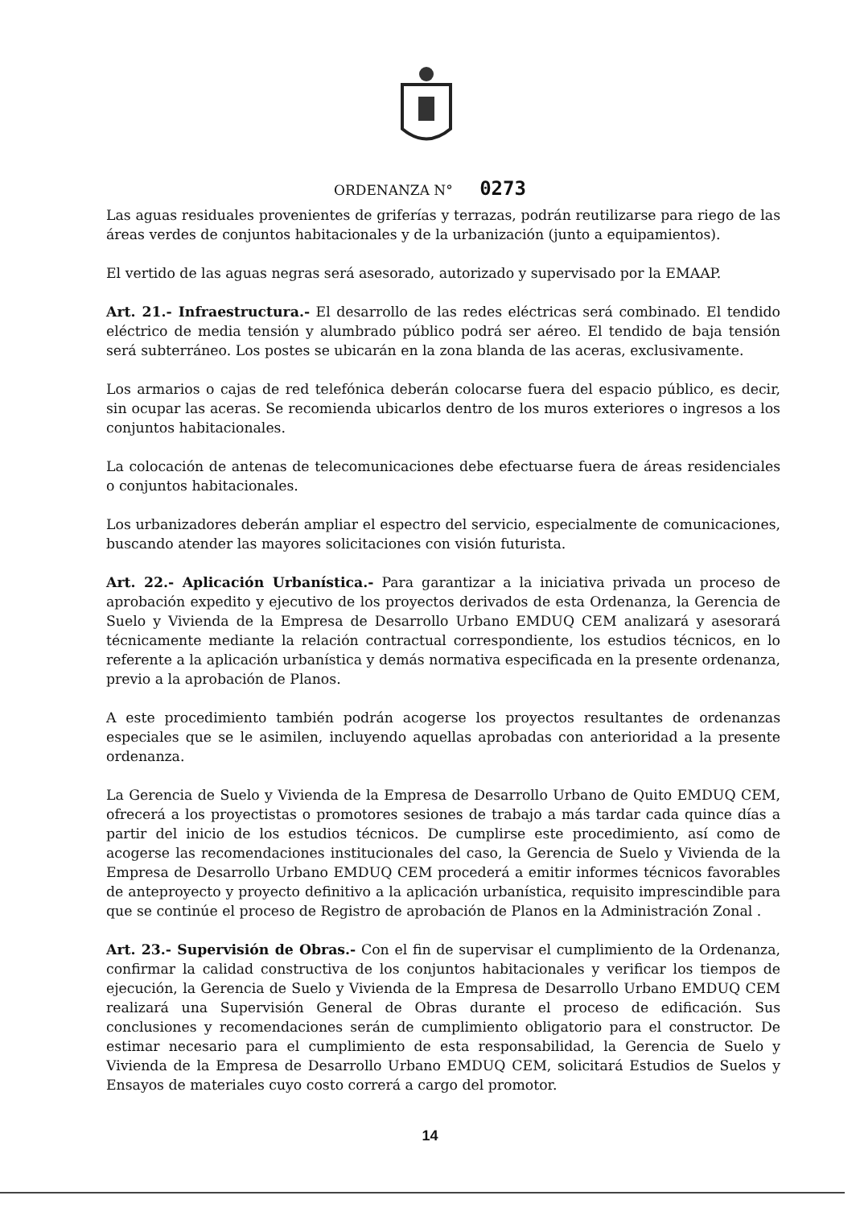ORDENANZA N° 0273
Las aguas residuales provenientes de griferías y terrazas, podrán reutilizarse para riego de las áreas verdes de conjuntos habitacionales y de la urbanización (junto a equipamientos).
El vertido de las aguas negras será asesorado, autorizado y supervisado por la EMAAP.
Art. 21.- Infraestructura.- El desarrollo de las redes eléctricas será combinado. El tendido eléctrico de media tensión y alumbrado público podrá ser aéreo. El tendido de baja tensión será subterráneo. Los postes se ubicarán en la zona blanda de las aceras, exclusivamente.
Los armarios o cajas de red telefónica deberán colocarse fuera del espacio público, es decir, sin ocupar las aceras. Se recomienda ubicarlos dentro de los muros exteriores o ingresos a los conjuntos habitacionales.
La colocación de antenas de telecomunicaciones debe efectuarse fuera de áreas residenciales o conjuntos habitacionales.
Los urbanizadores deberán ampliar el espectro del servicio, especialmente de comunicaciones, buscando atender las mayores solicitaciones con visión futurista.
Art. 22.- Aplicación Urbanística.- Para garantizar a la iniciativa privada un proceso de aprobación expedito y ejecutivo de los proyectos derivados de esta Ordenanza, la Gerencia de Suelo y Vivienda de la Empresa de Desarrollo Urbano EMDUQ CEM analizará y asesorará técnicamente mediante la relación contractual correspondiente, los estudios técnicos, en lo referente a la aplicación urbanística y demás normativa especificada en la presente ordenanza, previo a la aprobación de Planos.
A este procedimiento también podrán acogerse los proyectos resultantes de ordenanzas especiales que se le asimilen, incluyendo aquellas aprobadas con anterioridad a la presente ordenanza.
La Gerencia de Suelo y Vivienda de la Empresa de Desarrollo Urbano de Quito EMDUQ CEM, ofrecerá a los proyectistas o promotores sesiones de trabajo a más tardar cada quince días a partir del inicio de los estudios técnicos. De cumplirse este procedimiento, así como de acogerse las recomendaciones institucionales del caso, la Gerencia de Suelo y Vivienda de la Empresa de Desarrollo Urbano EMDUQ CEM procederá a emitir informes técnicos favorables de anteproyecto y proyecto definitivo a la aplicación urbanística, requisito imprescindible para que se continúe el proceso de Registro de aprobación de Planos en la Administración Zonal .
Art. 23.- Supervisión de Obras.- Con el fin de supervisar el cumplimiento de la Ordenanza, confirmar la calidad constructiva de los conjuntos habitacionales y verificar los tiempos de ejecución, la Gerencia de Suelo y Vivienda de la Empresa de Desarrollo Urbano EMDUQ CEM realizará una Supervisión General de Obras durante el proceso de edificación. Sus conclusiones y recomendaciones serán de cumplimiento obligatorio para el constructor. De estimar necesario para el cumplimiento de esta responsabilidad, la Gerencia de Suelo y Vivienda de la Empresa de Desarrollo Urbano EMDUQ CEM, solicitará Estudios de Suelos y Ensayos de materiales cuyo costo correrá a cargo del promotor.
14